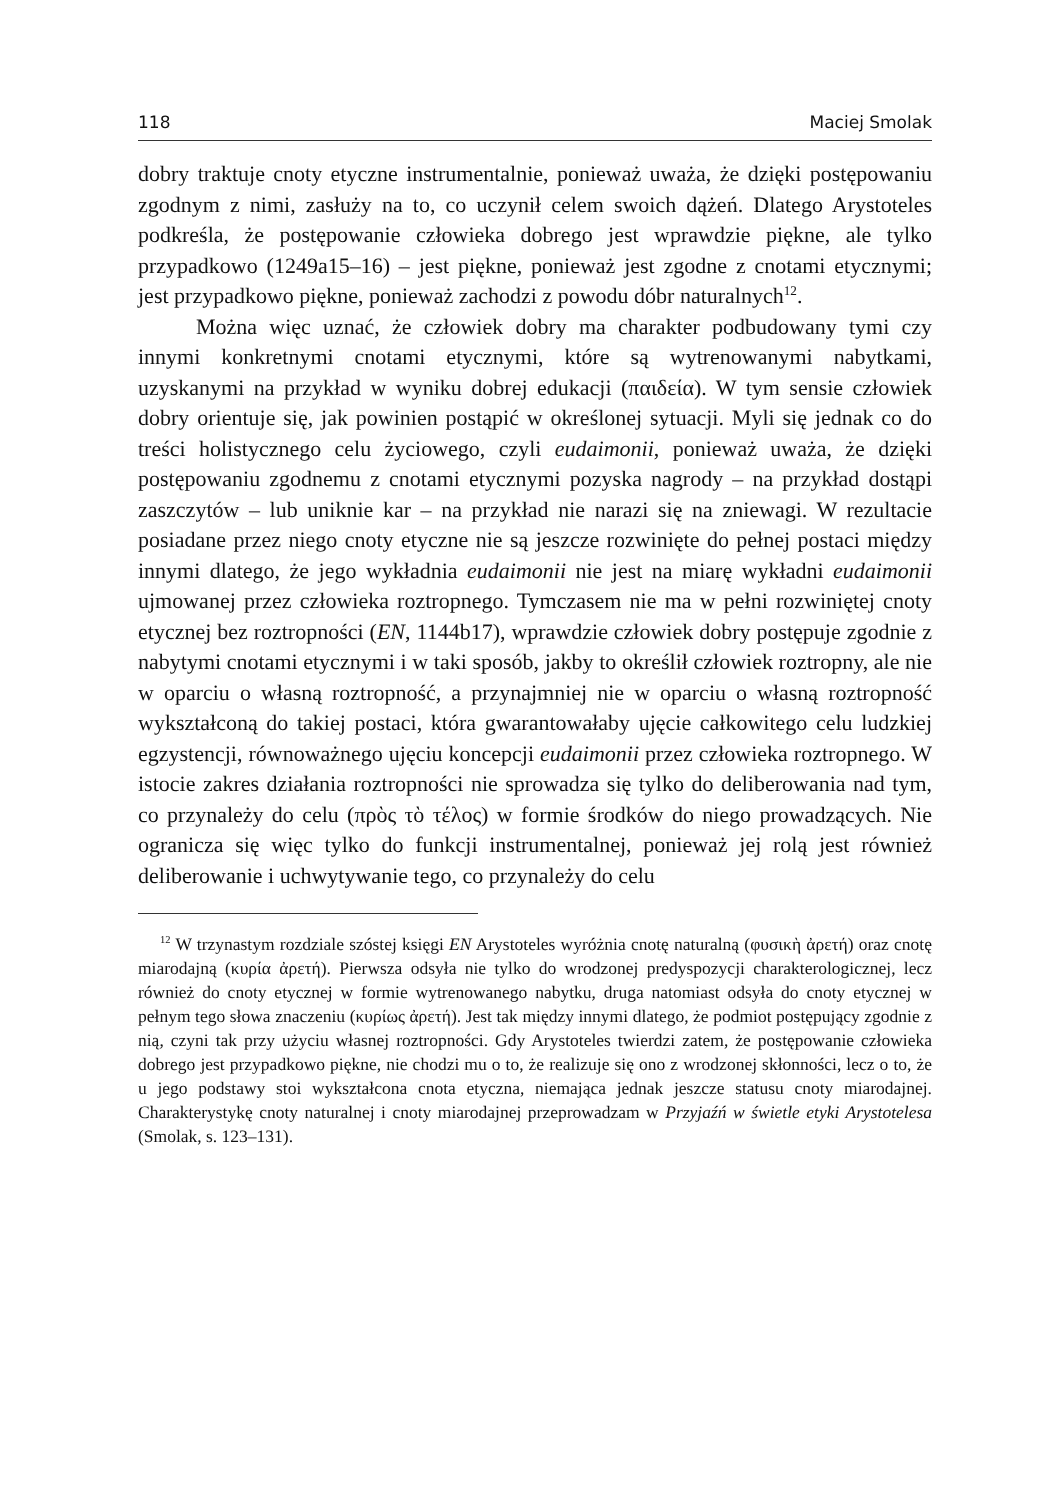118 Maciej Smolak
dobry traktuje cnoty etyczne instrumentalnie, ponieważ uważa, że dzięki postępowaniu zgodnym z nimi, zasłuży na to, co uczynił celem swoich dążeń. Dlatego Arystoteles podkreśla, że postępowanie człowieka dobrego jest wprawdzie piękne, ale tylko przypadkowo (1249a15–16) – jest piękne, ponieważ jest zgodne z cnotami etycznymi; jest przypadkowo piękne, ponieważ zachodzi z powodu dóbr naturalnych<sup>12</sup>.
Można więc uznać, że człowiek dobry ma charakter podbudowany tymi czy innymi konkretnymi cnotami etycznymi, które są wytrenowanymi nabytkami, uzyskanymi na przykład w wyniku dobrej edukacji (παιδεία). W tym sensie człowiek dobry orientuje się, jak powinien postąpić w określonej sytuacji. Myli się jednak co do treści holistycznego celu życiowego, czyli eudaimonii, ponieważ uważa, że dzięki postępowaniu zgodnemu z cnotami etycznymi pozyska nagrody – na przykład dostąpi zaszczytów – lub uniknie kar – na przykład nie narazi się na zniewagi. W rezultacie posiadane przez niego cnoty etyczne nie są jeszcze rozwinięte do pełnej postaci między innymi dlatego, że jego wykładnia eudaimonii nie jest na miarę wykładni eudaimonii ujmowanej przez człowieka roztropnego. Tymczasem nie ma w pełni rozwiniętej cnoty etycznej bez roztropności (EN, 1144b17), wprawdzie człowiek dobry postępuje zgodnie z nabytymi cnotami etycznymi i w taki sposób, jakby to określił człowiek roztropny, ale nie w oparciu o własną roztropność, a przynajmniej nie w oparciu o własną roztropność wykształconą do takiej postaci, która gwarantowałaby ujęcie całkowitego celu ludzkiej egzystencji, równoważnego ujęciu koncepcji eudaimonii przez człowieka roztropnego. W istocie zakres działania roztropności nie sprowadza się tylko do deliberowania nad tym, co przynależy do celu (πρὸς τὸ τέλος) w formie środków do niego prowadzących. Nie ogranicza się więc tylko do funkcji instrumentalnej, ponieważ jej rolą jest również deliberowanie i uchwytywanie tego, co przynależy do celu
<sup>12</sup> W trzynastym rozdziale szóstej księgi EN Arystoteles wyróżnia cnotę naturalną (φυσικὴ ἀρετή) oraz cnotę miarodajną (κυρία ἀρετή). Pierwsza odsyła nie tylko do wrodzonej predyspozycji charakterologicznej, lecz również do cnoty etycznej w formie wytrenowanego nabytku, druga natomiast odsyła do cnoty etycznej w pełnym tego słowa znaczeniu (κυρίως ἀρετή). Jest tak między innymi dlatego, że podmiot postępujący zgodnie z nią, czyni tak przy użyciu własnej roztropności. Gdy Arystoteles twierdzi zatem, że postępowanie człowieka dobrego jest przypadkowo piękne, nie chodzi mu o to, że realizuje się ono z wrodzonej skłonności, lecz o to, że u jego podstawy stoi wykształcona cnota etyczna, niemająca jednak jeszcze statusu cnoty miarodajnej. Charakterystykę cnoty naturalnej i cnoty miarodajnej przeprowadzam w Przyjaźń w świetle etyki Arystotelesa (Smolak, s. 123–131).